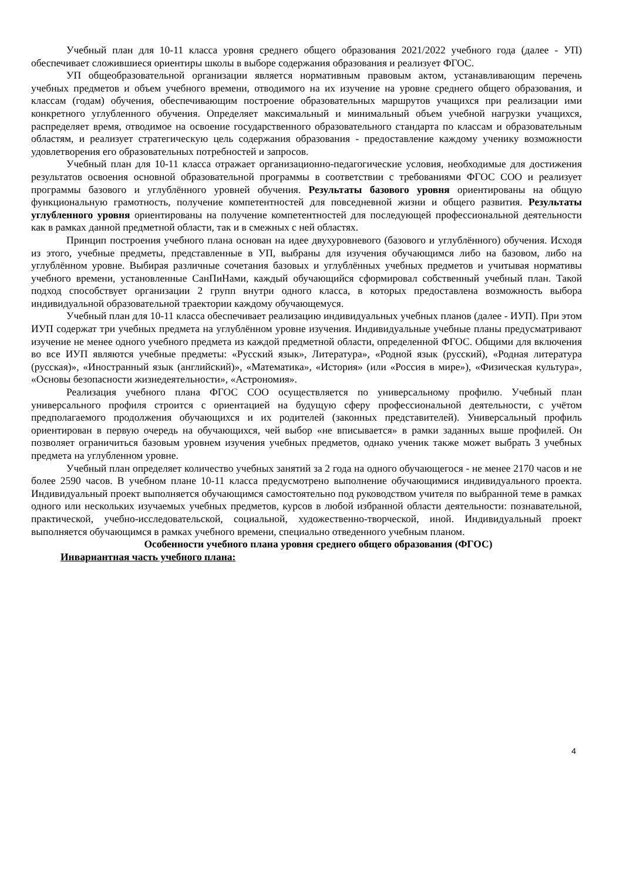Учебный план для 10-11 класса уровня среднего общего образования 2021/2022 учебного года (далее - УП) обеспечивает сложившиеся ориентиры школы в выборе содержания образования и реализует ФГОС.
УП общеобразовательной организации является нормативным правовым актом, устанавливающим перечень учебных предметов и объем учебного времени, отводимого на их изучение на уровне среднего общего образования, и классам (годам) обучения, обеспечивающим построение образовательных маршрутов учащихся при реализации ими конкретного углубленного обучения. Определяет максимальный и минимальный объем учебной нагрузки учащихся, распределяет время, отводимое на освоение государственного образовательного стандарта по классам и образовательным областям, и реализует стратегическую цель содержания образования - предоставление каждому ученику возможности удовлетворения его образовательных потребностей и запросов.
Учебный план для 10-11 класса отражает организационно-педагогические условия, необходимые для достижения результатов освоения основной образовательной программы в соответствии с требованиями ФГОС СОО и реализует программы базового и углублённого уровней обучения. Результаты базового уровня ориентированы на общую функциональную грамотность, получение компетентностей для повседневной жизни и общего развития. Результаты углубленного уровня ориентированы на получение компетентностей для последующей профессиональной деятельности как в рамках данной предметной области, так и в смежных с ней областях.
Принцип построения учебного плана основан на идее двухуровневого (базового и углублённого) обучения. Исходя из этого, учебные предметы, представленные в УП, выбраны для изучения обучающимся либо на базовом, либо на углублённом уровне. Выбирая различные сочетания базовых и углублённых учебных предметов и учитывая нормативы учебного времени, установленные СанПиНами, каждый обучающийся сформировал собственный учебный план. Такой подход способствует организации 2 групп внутри одного класса, в которых предоставлена возможность выбора индивидуальной образовательной траектории каждому обучающемуся.
Учебный план для 10-11 класса обеспечивает реализацию индивидуальных учебных планов (далее - ИУП). При этом ИУП содержат три учебных предмета на углублённом уровне изучения. Индивидуальные учебные планы предусматривают изучение не менее одного учебного предмета из каждой предметной области, определенной ФГОС. Общими для включения во все ИУП являются учебные предметы: «Русский язык», Литература», «Родной язык (русский), «Родная литература (русская)», «Иностранный язык (английский)», «Математика», «История» (или «Россия в мире»), «Физическая культура», «Основы безопасности жизнедеятельности», «Астрономия».
Реализация учебного плана ФГОС СОО осуществляется по универсальному профилю. Учебный план универсального профиля строится с ориентацией на будущую сферу профессиональной деятельности, с учётом предполагаемого продолжения обучающихся и их родителей (законных представителей). Универсальный профиль ориентирован в первую очередь на обучающихся, чей выбор «не вписывается» в рамки заданных выше профилей. Он позволяет ограничиться базовым уровнем изучения учебных предметов, однако ученик также может выбрать 3 учебных предмета на углубленном уровне.
Учебный план определяет количество учебных занятий за 2 года на одного обучающегося - не менее 2170 часов и не более 2590 часов. В учебном плане 10-11 класса предусмотрено выполнение обучающимися индивидуального проекта. Индивидуальный проект выполняется обучающимся самостоятельно под руководством учителя по выбранной теме в рамках одного или нескольких изучаемых учебных предметов, курсов в любой избранной области деятельности: познавательной, практической, учебно-исследовательской, социальной, художественно-творческой, иной. Индивидуальный проект выполняется обучающимся в рамках учебного времени, специально отведенного учебным планом.
Особенности учебного плана уровня среднего общего образования (ФГОС)
Инвариантная часть учебного плана:
4